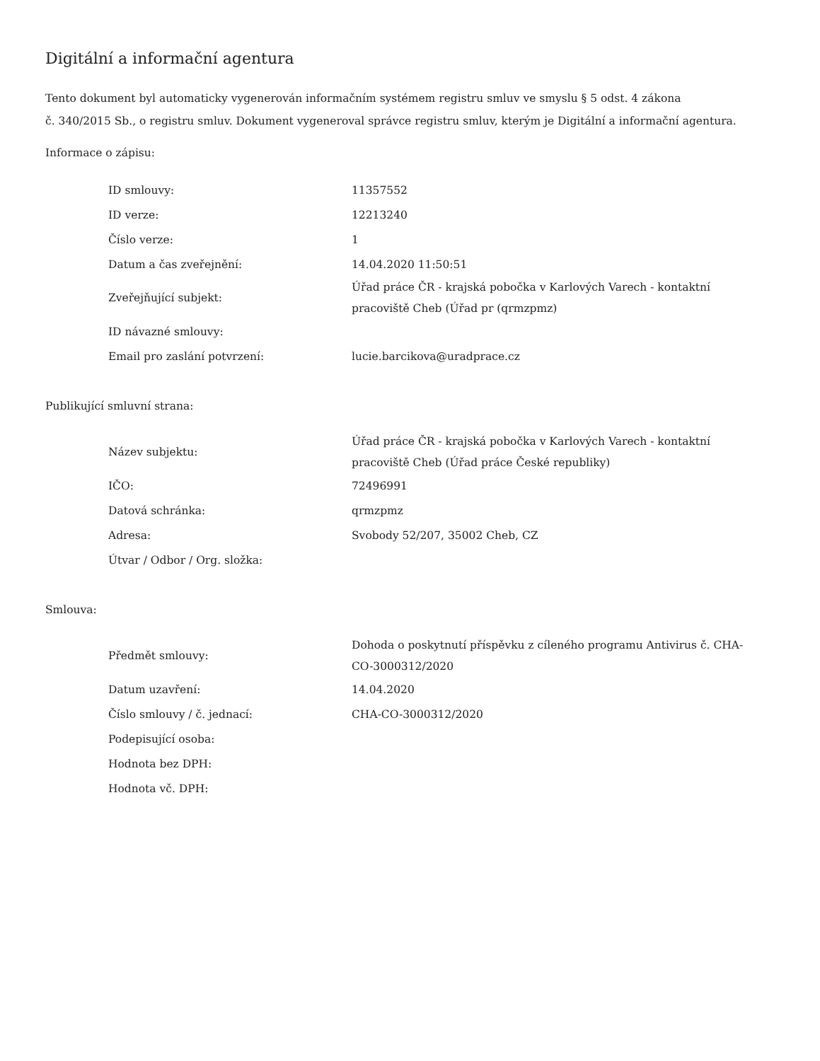Digitální a informační agentura
Tento dokument byl automaticky vygenerován informačním systémem registru smluv ve smyslu § 5 odst. 4 zákona
č. 340/2015 Sb., o registru smluv. Dokument vygeneroval správce registru smluv, kterým je Digitální a informační agentura.
Informace o zápisu:
| ID smlouvy: | 11357552 |
| ID verze: | 12213240 |
| Číslo verze: | 1 |
| Datum a čas zveřejnění: | 14.04.2020 11:50:51 |
| Zveřejňující subjekt: | Úřad práce ČR - krajská pobočka v Karlových Varech - kontaktní pracoviště Cheb (Úřad pr (qrmzpmz) |
| ID návazné smlouvy: | |
| Email pro zaslání potvrzení: | lucie.barcikova@uradprace.cz |
Publikující smluvní strana:
| Název subjektu: | Úřad práce ČR - krajská pobočka v Karlových Varech - kontaktní pracoviště Cheb (Úřad práce České republiky) |
| IČO: | 72496991 |
| Datová schránka: | qrmzpmz |
| Adresa: | Svobody 52/207, 35002 Cheb, CZ |
| Útvar / Odbor / Org. složka: | |
Smlouva:
| Předmět smlouvy: | Dohoda o poskytnutí příspěvku z cíleného programu Antivirus č. CHA-CO-3000312/2020 |
| Datum uzavření: | 14.04.2020 |
| Číslo smlouvy / č. jednací: | CHA-CO-3000312/2020 |
| Podepisující osoba: | |
| Hodnota bez DPH: | |
| Hodnota vč. DPH: | |